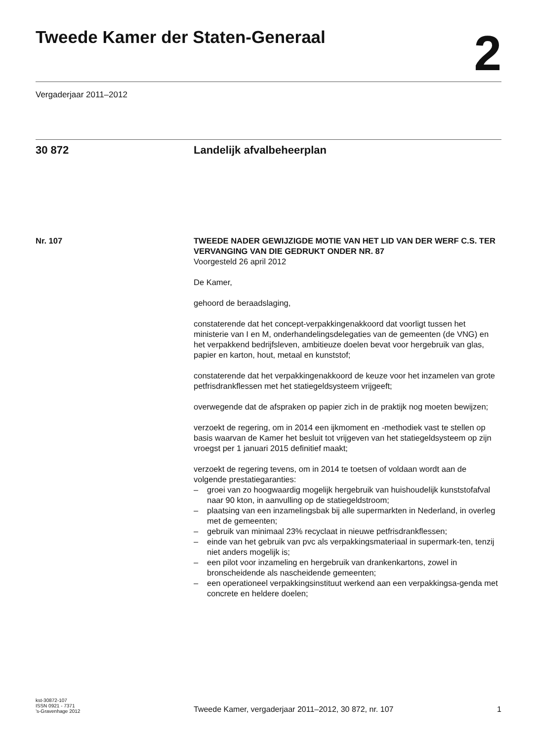Tweede Kamer der Staten-Generaal
2
Vergaderjaar 2011–2012
30 872 Landelijk afvalbeheerplan
Nr. 107 TWEEDE NADER GEWIJZIGDE MOTIE VAN HET LID VAN DER WERF C.S. TER VERVANGING VAN DIE GEDRUKT ONDER NR. 87
Voorgesteld 26 april 2012
De Kamer,
gehoord de beraadslaging,
constaterende dat het concept-verpakkingenakkoord dat voorligt tussen het ministerie van I en M, onderhandelingsdelegaties van de gemeenten (de VNG) en het verpakkend bedrijfsleven, ambitieuze doelen bevat voor hergebruik van glas, papier en karton, hout, metaal en kunststof;
constaterende dat het verpakkingenakkoord de keuze voor het inzamelen van grote petfrisdrankflessen met het statiegeldsysteem vrijgeeft;
overwegende dat de afspraken op papier zich in de praktijk nog moeten bewijzen;
verzoekt de regering, om in 2014 een ijkmoment en -methodiek vast te stellen op basis waarvan de Kamer het besluit tot vrijgeven van het statiegeldsysteem op zijn vroegst per 1 januari 2015 definitief maakt;
verzoekt de regering tevens, om in 2014 te toetsen of voldaan wordt aan de volgende prestatiegaranties:
– groei van zo hoogwaardig mogelijk hergebruik van huishoudelijk kunststofafval naar 90 kton, in aanvulling op de statiegeldstroom;
– plaatsing van een inzamelingsbak bij alle supermarkten in Nederland, in overleg met de gemeenten;
– gebruik van minimaal 23% recyclaat in nieuwe petfrisdrankflessen;
– einde van het gebruik van pvc als verpakkingsmateriaal in supermark-ten, tenzij niet anders mogelijk is;
– een pilot voor inzameling en hergebruik van drankenkartons, zowel in bronscheidende als nascheidende gemeenten;
– een operationeel verpakkingsinstituut werkend aan een verpakkingsa-genda met concrete en heldere doelen;
kst-30872-107
ISSN 0921 - 7371
’s-Gravenhage 2012
Tweede Kamer, vergaderjaar 2011–2012, 30 872, nr. 107
1